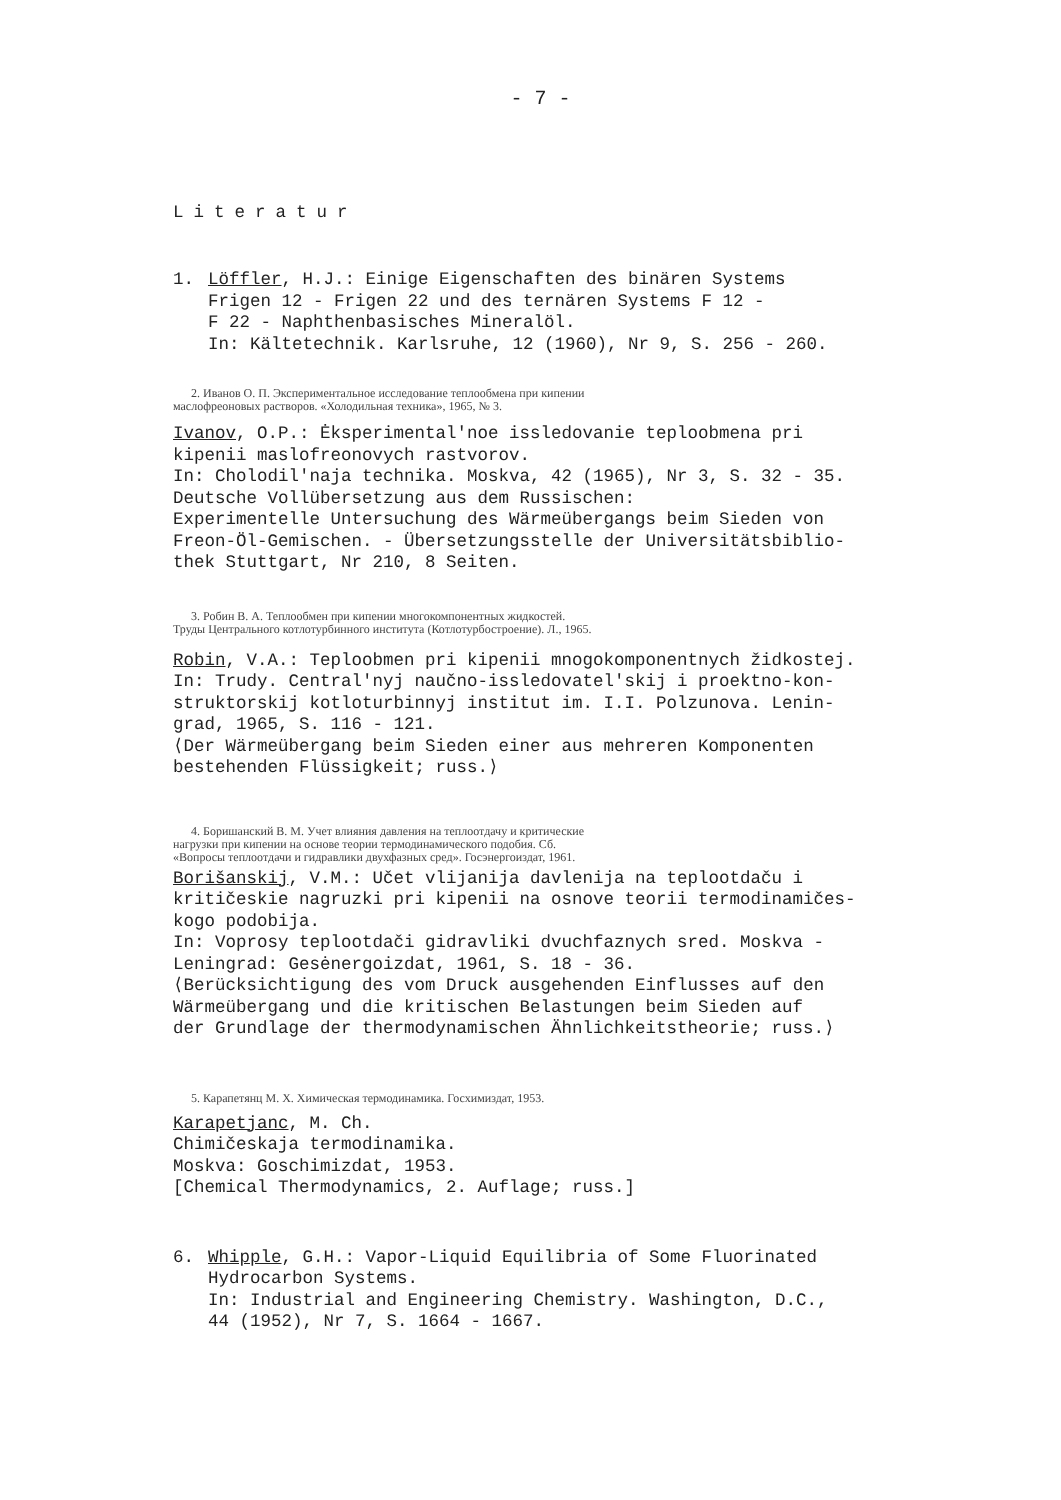- 7 -
Literatur
1. Löffler, H.J.: Einige Eigenschaften des binären Systems
Frigen 12 - Frigen 22 und des ternären Systems F 12 -
F 22 - Naphthenbasisches Mineralöl.
In: Kältetechnik. Karlsruhe, 12 (1960), Nr 9, S. 256 - 260.
2. Иванов О. П. Экспериментальное исследование теплообмена при кипении маслофреоновых растворов. «Холодильная техника», 1965, № 3.
Ivanov, O.P.: Ėksperimental'noe issledovanie teploobmena pri
kipenii maslofreonovych rastvorov.
In: Cholodil'naja technika. Moskva, 42 (1965), Nr 3, S. 32 - 35.
Deutsche Vollübersetzung aus dem Russischen:
Experimentelle Untersuchung des Wärmeübergangs beim Sieden von
Freon-Öl-Gemischen. - Übersetzungsstelle der Universitätsbiblio-
thek Stuttgart, Nr 210, 8 Seiten.
3. Робин В. А. Теплообмен при кипении многокомпонентных жидкостей. Труды Центрального котлотурбинного института (Котлотурбостроение). Л., 1965.
Robin, V.A.: Teploobmen pri kipenii mnogokomponentnych židkostej.
In: Trudy. Central'nyj naučno-issledovatel'skij i proektno-kon-
struktorskij kotloturbinnyj institut im. I.I. Polzunova. Lenin-
grad, 1965, S. 116 - 121.
⟨Der Wärmeübergang beim Sieden einer aus mehreren Komponenten
bestehenden Flüssigkeit; russ.⟩
4. Боришанский В. М. Учет влияния давления на теплоотдачу и критические нагрузки при кипении на основе теории термодинамического подобия. Сб. «Вопросы теплоотдачи и гидравлики двухфазных сред». Госэнергоиздат, 1961.
Borišanskij, V.M.: Učet vlijanija davlenija na teplootdaču i
kritičeskie nagruzki pri kipenii na osnove teorii termodinamičes-
kogo podobija.
In: Voprosy teplootdači gidravliki dvuchfaznych sred. Moskva -
Leningrad: Gesėnergoizdat, 1961, S. 18 - 36.
⟨Berücksichtigung des vom Druck ausgehenden Einflusses auf den
Wärmeübergang und die kritischen Belastungen beim Sieden auf
der Grundlage der thermodynamischen Ähnlichkeitstheorie; russ.⟩
5. Карапетянц М. Х. Химическая термодинамика. Госхимиздат, 1953.
Karapetjanc, M. Ch.
Chimičeskaja termodinamika.
Moskva: Goschimizdat, 1953.
[Chemical Thermodynamics, 2. Auflage; russ.]
6. Whipple, G.H.: Vapor-Liquid Equilibria of Some Fluorinated
Hydrocarbon Systems.
In: Industrial and Engineering Chemistry. Washington, D.C.,
44 (1952), Nr 7, S. 1664 - 1667.